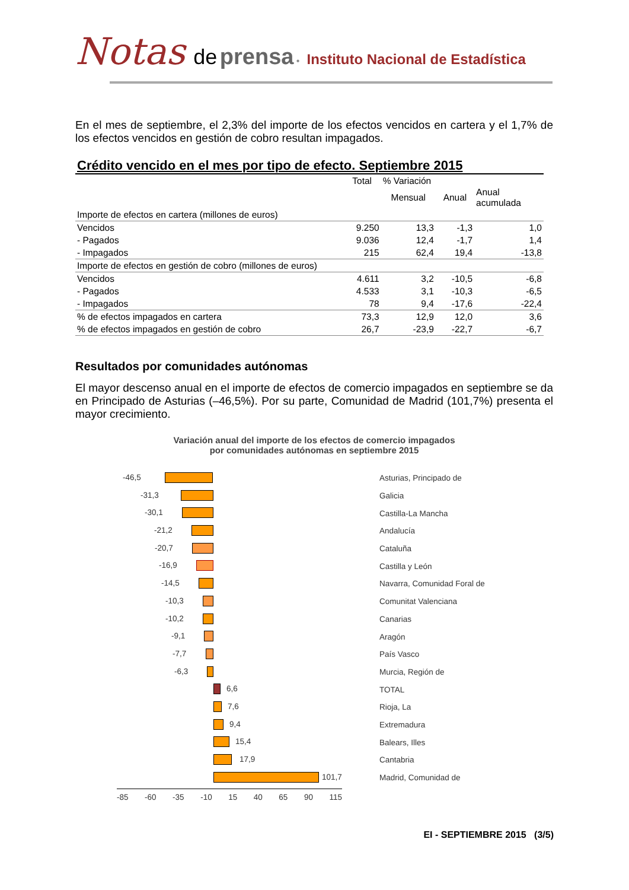Notas de prensa • Instituto Nacional de Estadística
En el mes de septiembre, el 2,3% del importe de los efectos vencidos en cartera y el 1,7% de los efectos vencidos en gestión de cobro resultan impagados.
Crédito vencido en el mes por tipo de efecto. Septiembre 2015
| | Total | % Variación | | |
| --- | --- | --- | --- | --- |
| | | Mensual | Anual | Anual acumulada |
| Importe de efectos en cartera (millones de euros) | | | | |
| Vencidos | 9.250 | 13,3 | -1,3 | 1,0 |
| - Pagados | 9.036 | 12,4 | -1,7 | 1,4 |
| - Impagados | 215 | 62,4 | 19,4 | -13,8 |
| Importe de efectos en gestión de cobro (millones de euros) | | | | |
| Vencidos | 4.611 | 3,2 | -10,5 | -6,8 |
| - Pagados | 4.533 | 3,1 | -10,3 | -6,5 |
| - Impagados | 78 | 9,4 | -17,6 | -22,4 |
| % de efectos impagados en cartera | 73,3 | 12,9 | 12,0 | 3,6 |
| % de efectos impagados en gestión de cobro | 26,7 | -23,9 | -22,7 | -6,7 |
Resultados por comunidades autónomas
El mayor descenso anual en el importe de efectos de comercio impagados en septiembre se da en Principado de Asturias (–46,5%). Por su parte, Comunidad de Madrid (101,7%) presenta el mayor crecimiento.
Variación anual del importe de los efectos de comercio impagados
por comunidades autónomas en septiembre 2015
-46,5
Asturias, Principado de
-31,3
Galicia
-30,1
Castilla-La Mancha
-21,2
Andalucía
-20,7
Cataluña
-16,9
Castilla y León
-14,5
Navarra, Comunidad Foral de
-10,3
Comunitat Valenciana
-10,2
Canarias
-9,1
Aragón
-7,7
País Vasco
-6,3
Murcia, Región de
6,6
TOTAL
7,6
Rioja, La
9,4
Extremadura
15,4
Balears, Illes
17,9
Cantabria
101,7
Madrid, Comunidad de
-85 -60 -35 -10 15 40 65 90 115
EI - SEPTIEMBRE 2015 (3/5)